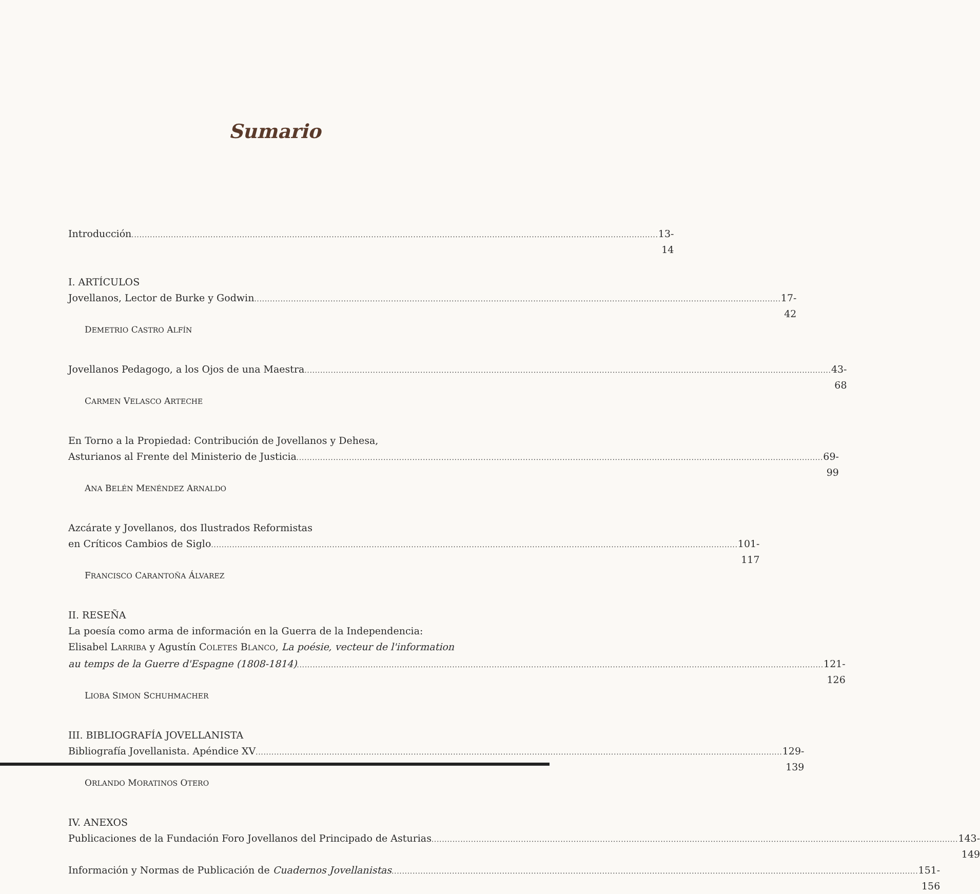Sumario
Introducción 13-14
I. ARTÍCULOS
Jovellanos, Lector de Burke y Godwin
17-42
DEMETRIO CASTRO ALFÍN
Jovellanos Pedagogo, a los Ojos de una Maestra
43-68
CARMEN VELASCO ARTECHE
En Torno a la Propiedad: Contribución de Jovellanos y Dehesa,
Asturianos al Frente del Ministerio de Justicia
69-99
ANA BELÉN MENÉNDEZ ARNALDO
Azcárate y Jovellanos, dos Ilustrados Reformistas
en Críticos Cambios de Siglo 101-117
FRANCISCO CARANTOÑA ÁLVAREZ
II. RESEÑA
La poesía como arma de información en la Guerra de la Independencia:
Elisabel LARRIBA y Agustín COLETES BLANCO, La poésie, vecteur de l'information
au temps de la Guerre d'Espagne (1808-1814)
121-126
LIOBA SIMON SCHUHMACHER
III. BIBLIOGRAFÍA JOVELLANISTA
Bibliografía Jovellanista. Apéndice XV
129-139
ORLANDO MORATINOS OTERO
IV. ANEXOS
Publicaciones de la Fundación Foro Jovellanos del Principado de Asturias
143-149
Información y Normas de Publicación de Cuadernos Jovellanistas
151-156